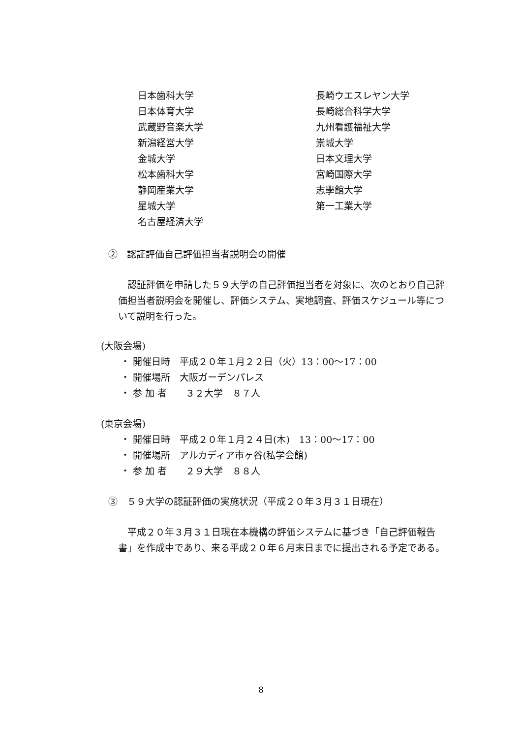日本歯科大学
日本体育大学
武蔵野音楽大学
新潟経営大学
金城大学
松本歯科大学
静岡産業大学
星城大学
名古屋経済大学
長崎ウエスレヤン大学
長崎総合科学大学
九州看護福祉大学
崇城大学
日本文理大学
宮崎国際大学
志學館大学
第一工業大学
②　認証評価自己評価担当者説明会の開催
認証評価を申請した５９大学の自己評価担当者を対象に、次のとおり自己評価担当者説明会を開催し、評価システム、実地調査、評価スケジュール等について説明を行った。
(大阪会場)
・ 開催日時　平成２０年１月２２日（火）13：00～17：00
・ 開催場所　大阪ガーデンパレス
・ 参 加 者　　３２大学　８７人
(東京会場)
・ 開催日時　平成２０年１月２４日(木)　13：00～17：00
・ 開催場所　アルカディア市ヶ谷(私学会館)
・ 参 加 者　　２９大学　８８人
③　５９大学の認証評価の実施状況（平成２０年３月３１日現在）
平成２０年３月３１日現在本機構の評価システムに基づき「自己評価報告書」を作成中であり、来る平成２０年６月末日までに提出される予定である。
8